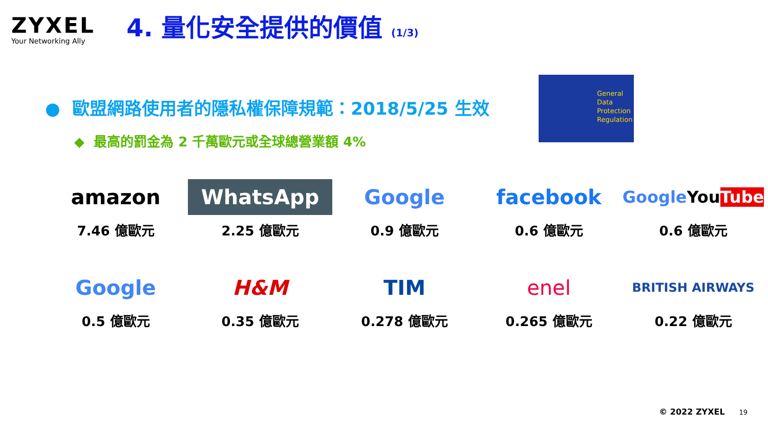ZYXEL
Your Networking Ally
4. 量化安全提供的價值 (1/3)
● 歐盟網路使用者的隱私權保障規範：2018/5/25 生效
◆ 最高的罰金為 2 千萬歐元或全球總營業額 4%
General
Data
Protection
Regulation
amazon
7.46 億歐元
WhatsApp
2.25 億歐元
Google
0.9 億歐元
facebook
0.6 億歐元
Google You Tube
0.6 億歐元
Google
0.5 億歐元
H&M
0.35 億歐元
TIM
0.278 億歐元
enel
0.265 億歐元
BRITISH AIRWAYS
0.22 億歐元
© 2022 ZYXEL 19